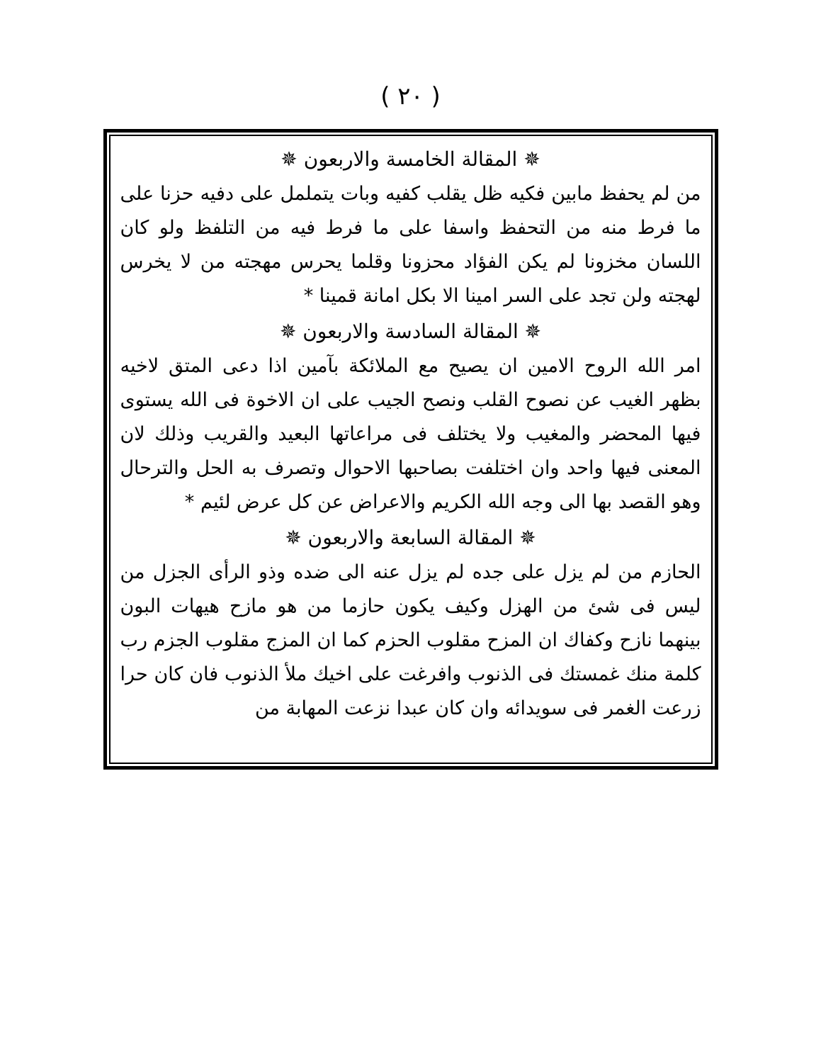( ٢٠ )
✵ المقالة الخامسة والاربعون ✵
من لم يحفظ مابين فكيه ظل يقلب كفيه وبات يتململ على دفيه حزنا على ما فرط منه من التحفظ واسفا على ما فرط فيه من التلفظ ولو كان اللسان مخزونا لم يكن الفؤاد محزونا وقلما يحرس مهجته من لا يخرس لهجته ولن تجد على السر امينا الا بكل امانة قمينا *
✵ المقالة السادسة والاربعون ✵
امر الله الروح الامين ان يصيح مع الملائكة بآمين اذا دعى المتق لاخيه بظهر الغيب عن نصوح القلب ونصح الجيب على ان الاخوة فى الله يستوى فيها المحضر والمغيب ولا يختلف فى مراعاتها البعيد والقريب وذلك لان المعنى فيها واحد وان اختلفت بصاحبها الاحوال وتصرف به الحل والترحال وهو القصد بها الى وجه الله الكريم والاعراض عن كل عرض لئيم *
✵ المقالة السابعة والاربعون ✵
الحازم من لم يزل على جده لم يزل عنه الى ضده وذو الرأى الجزل من ليس فى شئ من الهزل وكيف يكون حازما من هو مازح هيهات البون بينهما نازح وكفاك ان المزح مقلوب الحزم كما ان المزج مقلوب الجزم رب كلمة منك غمستك فى الذنوب وافرغت على اخيك ملأ الذنوب فان كان حرا زرعت الغمر فى سويدائه وان كان عبدا نزعت المهابة من